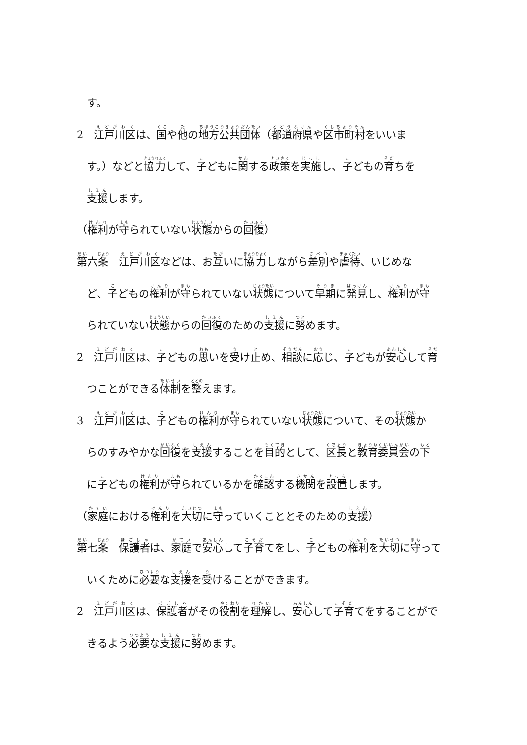す。
2　江戸川区は、国や他の地方公共団体（都道府県や区市町村をいいま
す。）などと協力して、子どもに関する政策を実施し、子どもの育ちを
支援します。
（権利が守られていない状態からの回復）
第六条　江戸川区などは、お互いに協力しながら差別や虐待、いじめな
ど、子どもの権利が守られていない状態について早期に発見し、権利が守
られていない状態からの回復のための支援に努めます。
2　江戸川区は、子どもの思いを受け止め、相談に応じ、子どもが安心して育
つことができる体制を整えます。
3　江戸川区は、子どもの権利が守られていない状態について、その状態か
らのすみやかな回復を支援することを目的として、区長と教育委員会の下
に子どもの権利が守られているかを確認する機関を設置します。
（家庭における権利を大切に守っていくこととそのための支援）
第七条　保護者は、家庭で安心して子育てをし、子どもの権利を大切に守って
いくために必要な支援を受けることができます。
2　江戸川区は、保護者がその役割を理解し、安心して子育てをすることがで
きるよう必要な支援に努めます。